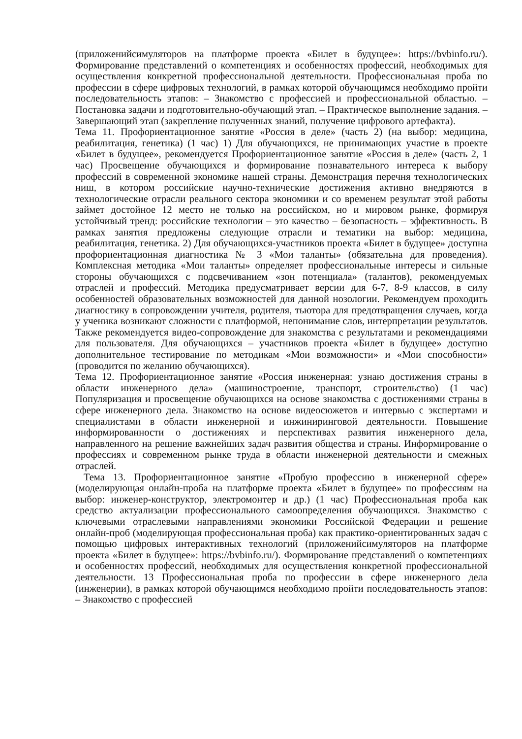(приложенийсимуляторов на платформе проекта «Билет в будущее»: https://bvbinfo.ru/). Формирование представлений о компетенциях и особенностях профессий, необходимых для осуществления конкретной профессиональной деятельности. Профессиональная проба по профессии в сфере цифровых технологий, в рамках которой обучающимся необходимо пройти последовательность этапов: – Знакомство с профессией и профессиональной областью. – Постановка задачи и подготовительно-обучающий этап. – Практическое выполнение задания. – Завершающий этап (закрепление полученных знаний, получение цифрового артефакта).
Тема 11. Профориентационное занятие «Россия в деле» (часть 2) (на выбор: медицина, реабилитация, генетика) (1 час) 1) Для обучающихся, не принимающих участие в проекте «Билет в будущее», рекомендуется Профориентационное занятие «Россия в деле» (часть 2, 1 час) Просвещение обучающихся и формирование познавательного интереса к выбору профессий в современной экономике нашей страны. Демонстрация перечня технологических ниш, в котором российские научно-технические достижения активно внедряются в технологические отрасли реального сектора экономики и со временем результат этой работы займет достойное 12 место не только на российском, но и мировом рынке, формируя устойчивый тренд: российские технологии – это качество – безопасность – эффективность. В рамках занятия предложены следующие отрасли и тематики на выбор: медицина, реабилитация, генетика. 2) Для обучающихся-участников проекта «Билет в будущее» доступна профориентационная диагностика № 3 «Мои таланты» (обязательна для проведения). Комплексная методика «Мои таланты» определяет профессиональные интересы и сильные стороны обучающихся с подсвечиванием «зон потенциала» (талантов), рекомендуемых отраслей и профессий. Методика предусматривает версии для 6-7, 8-9 классов, в силу особенностей образовательных возможностей для данной нозологии. Рекомендуем проходить диагностику в сопровождении учителя, родителя, тьютора для предотвращения случаев, когда у ученика возникают сложности с платформой, непонимание слов, интерпретации результатов. Также рекомендуется видео-сопровождение для знакомства с результатами и рекомендациями для пользователя. Для обучающихся – участников проекта «Билет в будущее» доступно дополнительное тестирование по методикам «Мои возможности» и «Мои способности» (проводится по желанию обучающихся).
Тема 12. Профориентационное занятие «Россия инженерная: узнаю достижения страны в области инженерного дела» (машиностроение, транспорт, строительство) (1 час) Популяризация и просвещение обучающихся на основе знакомства с достижениями страны в сфере инженерного дела. Знакомство на основе видеосюжетов и интервью с экспертами и специалистами в области инженерной и инжиниринговой деятельности. Повышение информированности о достижениях и перспективах развития инженерного дела, направленного на решение важнейших задач развития общества и страны. Информирование о профессиях и современном рынке труда в области инженерной деятельности и смежных отраслей.
Тема 13. Профориентационное занятие «Пробую профессию в инженерной сфере» (моделирующая онлайн-проба на платформе проекта «Билет в будущее» по профессиям на выбор: инженер-конструктор, электромонтер и др.) (1 час) Профессиональная проба как средство актуализации профессионального самоопределения обучающихся. Знакомство с ключевыми отраслевыми направлениями экономики Российской Федерации и решение онлайн-проб (моделирующая профессиональная проба) как практико-ориентированных задач с помощью цифровых интерактивных технологий (приложенийсимуляторов на платформе проекта «Билет в будущее»: https://bvbinfo.ru/). Формирование представлений о компетенциях и особенностях профессий, необходимых для осуществления конкретной профессиональной деятельности. 13 Профессиональная проба по профессии в сфере инженерного дела (инженерии), в рамках которой обучающимся необходимо пройти последовательность этапов: – Знакомство с профессией